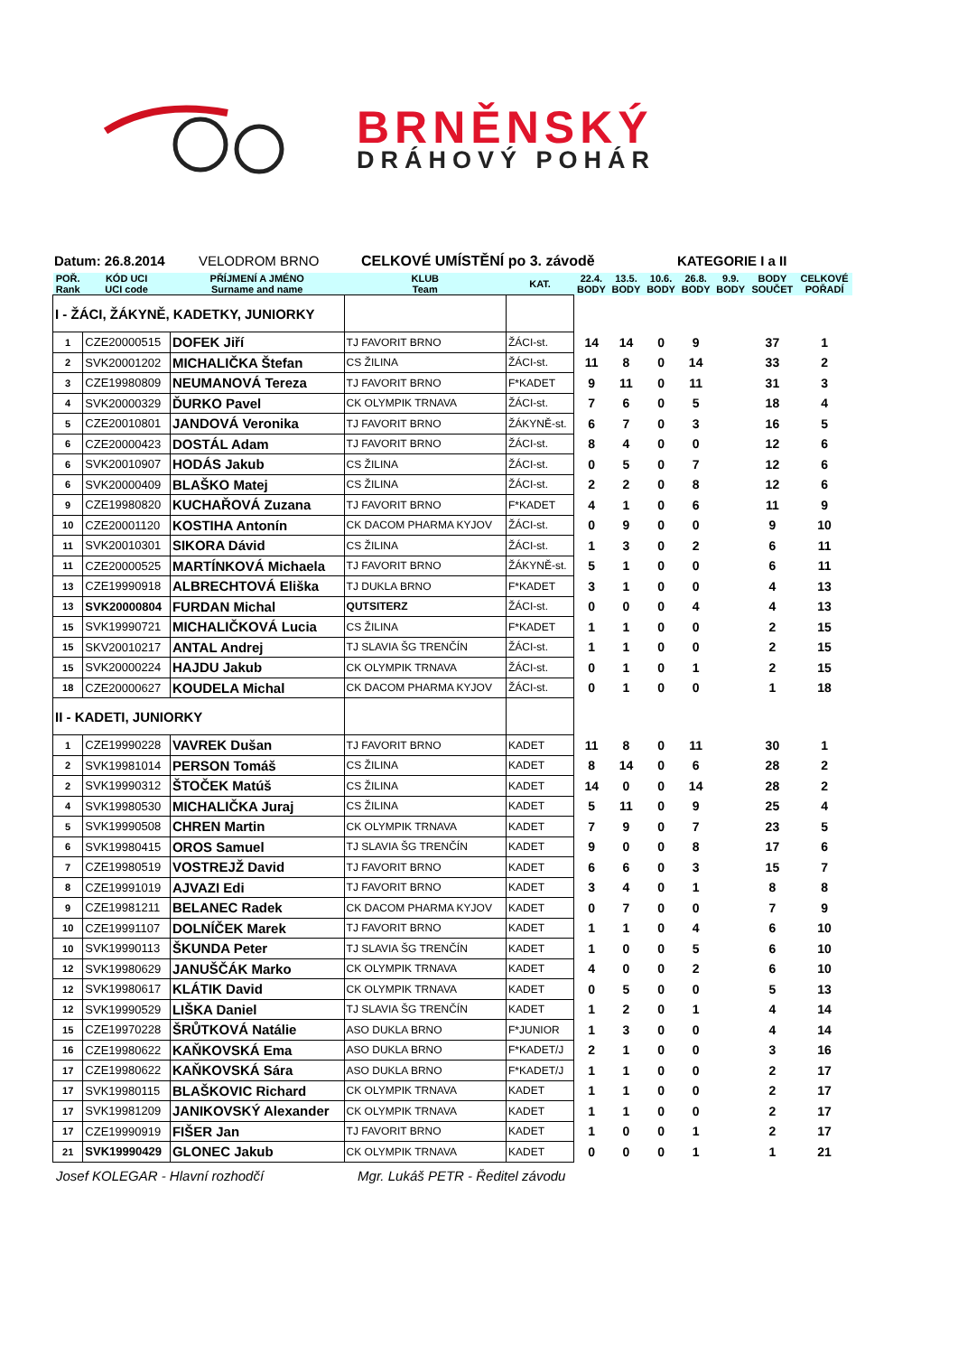BRNĚNSKÝ
DRÁHOVÝ POHÁR
Datum: 26.8.2014 VELODROM BRNO CELKOVÉ UMÍSTĚNÍ po 3. závodě KATEGORIE I a II
| POŘ. Rank | KÓD UCI UCI code | PŘÍJMENÍ A JMÉNO Surname and name | KLUB Team | KAT. | 22.4. BODY | 13.5. BODY | 10.6. BODY | 26.8. BODY | 9.9. BODY | BODY SOUČET | CELKOVÉ POŘADÍ |
| --- | --- | --- | --- | --- | --- | --- | --- | --- | --- | --- | --- |
| I - ŽÁCI, ŽÁKYNĚ, KADETKY, JUNIORKY | | | | | | | | | | | |
| 1 | CZE20000515 | DOFEK Jiří | TJ FAVORIT BRNO | ŽÁCI-st. | 14 | 14 | 0 | 9 | | 37 | 1 |
| 2 | SVK20001202 | MICHALIČKA Štefan | CS ŽILINA | ŽÁCI-st. | 11 | 8 | 0 | 14 | | 33 | 2 |
| 3 | CZE19980809 | NEUMANOVÁ Tereza | TJ FAVORIT BRNO | F*KADET | 9 | 11 | 0 | 11 | | 31 | 3 |
| 4 | SVK20000329 | ĎURKO Pavel | CK OLYMPIK TRNAVA | ŽÁCI-st. | 7 | 6 | 0 | 5 | | 18 | 4 |
| 5 | CZE20010801 | JANDOVÁ Veronika | TJ FAVORIT BRNO | ŽÁKYNĚ-st. | 6 | 7 | 0 | 3 | | 16 | 5 |
| 6 | CZE20000423 | DOSTÁL Adam | TJ FAVORIT BRNO | ŽÁCI-st. | 8 | 4 | 0 | 0 | | 12 | 6 |
| 6 | SVK20010907 | HODÁS Jakub | CS ŽILINA | ŽÁCI-st. | 0 | 5 | 0 | 7 | | 12 | 6 |
| 6 | SVK20000409 | BLAŠKO Matej | CS ŽILINA | ŽÁCI-st. | 2 | 2 | 0 | 8 | | 12 | 6 |
| 9 | CZE19980820 | KUCHAŘOVÁ Zuzana | TJ FAVORIT BRNO | F*KADET | 4 | 1 | 0 | 6 | | 11 | 9 |
| 10 | CZE20001120 | KOSTIHA Antonín | CK DACOM PHARMA KYJOV | ŽÁCI-st. | 0 | 9 | 0 | 0 | | 9 | 10 |
| 11 | SVK20010301 | SIKORA Dávid | CS ŽILINA | ŽÁCI-st. | 1 | 3 | 0 | 2 | | 6 | 11 |
| 11 | CZE20000525 | MARTÍNKOVÁ Michaela | TJ FAVORIT BRNO | ŽÁKYNĚ-st. | 5 | 1 | 0 | 0 | | 6 | 11 |
| 13 | CZE19990918 | ALBRECHTOVÁ Eliška | TJ DUKLA BRNO | F*KADET | 3 | 1 | 0 | 0 | | 4 | 13 |
| 13 | SVK20000804 | FURDAN Michal | QUTSITERZ | ŽÁCI-st. | 0 | 0 | 0 | 4 | | 4 | 13 |
| 15 | SVK19990721 | MICHALIČKOVÁ Lucia | CS ŽILINA | F*KADET | 1 | 1 | 0 | 0 | | 2 | 15 |
| 15 | SKV20010217 | ANTAL Andrej | TJ SLAVIA ŠG TRENČÍN | ŽÁCI-st. | 1 | 1 | 0 | 0 | | 2 | 15 |
| 15 | SVK20000224 | HAJDU Jakub | CK OLYMPIK TRNAVA | ŽÁCI-st. | 0 | 1 | 0 | 1 | | 2 | 15 |
| 18 | CZE20000627 | KOUDELA Michal | CK DACOM PHARMA KYJOV | ŽÁCI-st. | 0 | 1 | 0 | 0 | | 1 | 18 |
| II - KADETI, JUNIORKY | | | | | | | | | | | |
| 1 | CZE19990228 | VAVREK Dušan | TJ FAVORIT BRNO | KADET | 11 | 8 | 0 | 11 | | 30 | 1 |
| 2 | SVK19981014 | PERSON Tomáš | CS ŽILINA | KADET | 8 | 14 | 0 | 6 | | 28 | 2 |
| 2 | SVK19990312 | ŠTOČEK Matúš | CS ŽILINA | KADET | 14 | 0 | 0 | 14 | | 28 | 2 |
| 4 | SVK19980530 | MICHALIČKA Juraj | CS ŽILINA | KADET | 5 | 11 | 0 | 9 | | 25 | 4 |
| 5 | SVK19990508 | CHREN Martin | CK OLYMPIK TRNAVA | KADET | 7 | 9 | 0 | 7 | | 23 | 5 |
| 6 | SVK19980415 | OROS Samuel | TJ SLAVIA ŠG TRENČÍN | KADET | 9 | 0 | 0 | 8 | | 17 | 6 |
| 7 | CZE19980519 | VOSTREJŽ David | TJ FAVORIT BRNO | KADET | 6 | 6 | 0 | 3 | | 15 | 7 |
| 8 | CZE19991019 | AJVAZI Edi | TJ FAVORIT BRNO | KADET | 3 | 4 | 0 | 1 | | 8 | 8 |
| 9 | CZE19981211 | BELANEC Radek | CK DACOM PHARMA KYJOV | KADET | 0 | 7 | 0 | 0 | | 7 | 9 |
| 10 | CZE19991107 | DOLNÍČEK Marek | TJ FAVORIT BRNO | KADET | 1 | 1 | 0 | 4 | | 6 | 10 |
| 10 | SVK19990113 | ŠKUNDA Peter | TJ SLAVIA ŠG TRENČÍN | KADET | 1 | 0 | 0 | 5 | | 6 | 10 |
| 12 | SVK19980629 | JANUŠČÁK Marko | CK OLYMPIK TRNAVA | KADET | 4 | 0 | 0 | 2 | | 6 | 10 |
| 12 | SVK19980617 | KLÁTIK David | CK OLYMPIK TRNAVA | KADET | 0 | 5 | 0 | 0 | | 5 | 13 |
| 12 | SVK19990529 | LIŠKA Daniel | TJ SLAVIA ŠG TRENČÍN | KADET | 1 | 2 | 0 | 1 | | 4 | 14 |
| 15 | CZE19970228 | ŠRŮTKOVÁ Natálie | ASO DUKLA BRNO | F*JUNIOR | 1 | 3 | 0 | 0 | | 4 | 14 |
| 16 | CZE19980622 | KAŇKOVSKÁ Ema | ASO DUKLA BRNO | F*KADET/J | 2 | 1 | 0 | 0 | | 3 | 16 |
| 17 | CZE19980622 | KAŇKOVSKÁ Sára | ASO DUKLA BRNO | F*KADET/J | 1 | 1 | 0 | 0 | | 2 | 17 |
| 17 | SVK19980115 | BLAŠKOVIC Richard | CK OLYMPIK TRNAVA | KADET | 1 | 1 | 0 | 0 | | 2 | 17 |
| 17 | SVK19981209 | JANIKOVSKÝ Alexander | CK OLYMPIK TRNAVA | KADET | 1 | 1 | 0 | 0 | | 2 | 17 |
| 17 | CZE19990919 | FIŠER Jan | TJ FAVORIT BRNO | KADET | 1 | 0 | 0 | 1 | | 2 | 17 |
| 21 | SVK19990429 | GLONEC Jakub | CK OLYMPIK TRNAVA | KADET | 0 | 0 | 0 | 1 | | 1 | 21 |
Josef KOLEGAR - Hlavní rozhodčí Mgr. Lukáš PETR - Ředitel závodu